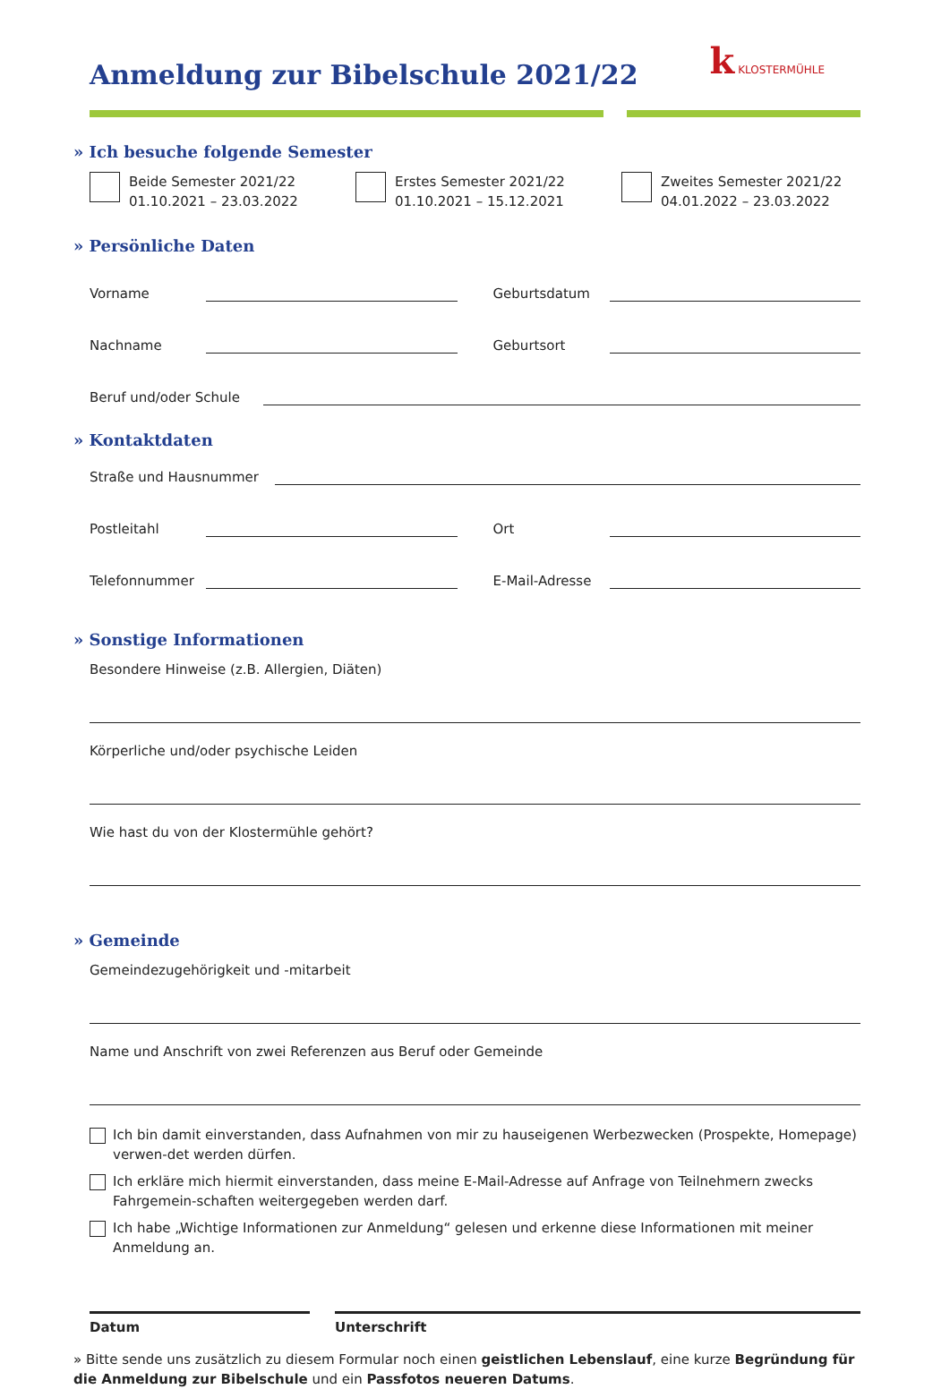Anmeldung zur Bibelschule 2021/22
k KLOSTERMÜHLE
» Ich besuche folgende Semester
Beide Semester 2021/22
01.10.2021 – 23.03.2022
Erstes Semester 2021/22
01.10.2021 – 15.12.2021
Zweites Semester 2021/22
04.01.2022 – 23.03.2022
» Persönliche Daten
Vorname Geburtsdatum
Nachname Geburtsort
Beruf und/oder Schule
» Kontaktdaten
Straße und Hausnummer
Postleitahl Ort
Telefonnummer E-Mail-Adresse
» Sonstige Informationen
Besondere Hinweise (z.B. Allergien, Diäten)
Körperliche und/oder psychische Leiden
Wie hast du von der Klostermühle gehört?
» Gemeinde
Gemeindezugehörigkeit und -mitarbeit
Name und Anschrift von zwei Referenzen aus Beruf oder Gemeinde
Ich bin damit einverstanden, dass Aufnahmen von mir zu hauseigenen Werbezwecken (Prospekte, Homepage) verwen-det werden dürfen.
Ich erkläre mich hiermit einverstanden, dass meine E-Mail-Adresse auf Anfrage von Teilnehmern zwecks Fahrgemein-schaften weitergegeben werden darf.
Ich habe „Wichtige Informationen zur Anmeldung“ gelesen und erkenne diese Informationen mit meiner Anmeldung an.
Datum Unterschrift
» Bitte sende uns zusätzlich zu diesem Formular noch einen geistlichen Lebenslauf, eine kurze Begründung für die Anmeldung zur Bibelschule und ein Passfotos neueren Datums.